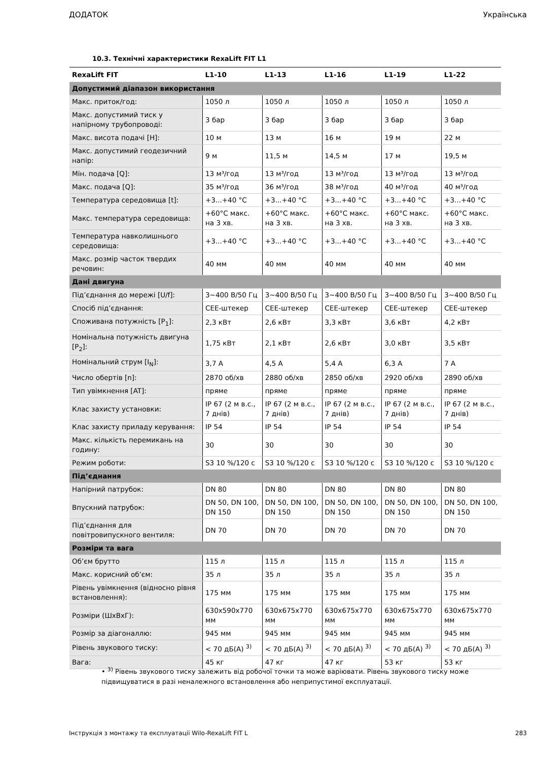ДОДАТОК Українська
10.3. Технічні характеристики RexaLift FIT L1
| RexaLift FIT | L1-10 | L1-13 | L1-16 | L1-19 | L1-22 |
| --- | --- | --- | --- | --- | --- |
| Допустимий діапазон використання | | | | | |
| Макс. приток/год: | 1050 л | 1050 л | 1050 л | 1050 л | 1050 л |
| Макс. допустимий тиск у напірному трубопроводі: | 3 бар | 3 бар | 3 бар | 3 бар | 3 бар |
| Макс. висота подачі [H]: | 10 м | 13 м | 16 м | 19 м | 22 м |
| Макс. допустимий геодезичний напір: | 9 м | 11,5 м | 14,5 м | 17 м | 19,5 м |
| Мін. подача [Q]: | 13 м³/год | 13 м³/год | 13 м³/год | 13 м³/год | 13 м³/год |
| Макс. подача [Q]: | 35 м³/год | 36 м³/год | 38 м³/год | 40 м³/год | 40 м³/год |
| Температура середовища [t]: | +3...+40 °C | +3...+40 °C | +3...+40 °C | +3...+40 °C | +3...+40 °C |
| Макс. температура середовища: | +60°C макс. на 3 хв. | +60°C макс. на 3 хв. | +60°C макс. на 3 хв. | +60°C макс. на 3 хв. | +60°C макс. на 3 хв. |
| Температура навколишнього середовища: | +3...+40 °C | +3...+40 °C | +3...+40 °C | +3...+40 °C | +3...+40 °C |
| Макс. розмір часток твердих речовин: | 40 мм | 40 мм | 40 мм | 40 мм | 40 мм |
| Дані двигуна | | | | | |
| Під’єднання до мережі [U/f]: | 3~400 В/50 Гц | 3~400 В/50 Гц | 3~400 В/50 Гц | 3~400 В/50 Гц | 3~400 В/50 Гц |
| Спосіб під’єднання: | CEE-штекер | CEE-штекер | CEE-штекер | CEE-штекер | CEE-штекер |
| Споживана потужність [P<sub>1</sub>]: | 2,3 кВт | 2,6 кВт | 3,3 кВт | 3,6 кВт | 4,2 кВт |
| Номінальна потужність двигуна [P<sub>2</sub>]: | 1,75 кВт | 2,1 кВт | 2,6 кВт | 3,0 кВт | 3,5 кВт |
| Номінальний струм [I<sub>N</sub>]: | 3,7 A | 4,5 A | 5,4 A | 6,3 A | 7 A |
| Число обертів [n]: | 2870 об/хв | 2880 об/хв | 2850 об/хв | 2920 об/хв | 2890 об/хв |
| Тип увімкнення [AT]: | пряме | пряме | пряме | пряме | пряме |
| Клас захисту установки: | IP 67 (2 м в.с., 7 днів) | IP 67 (2 м в.с., 7 днів) | IP 67 (2 м в.с., 7 днів) | IP 67 (2 м в.с., 7 днів) | IP 67 (2 м в.с., 7 днів) |
| Клас захисту приладу керування: | IP 54 | IP 54 | IP 54 | IP 54 | IP 54 |
| Макс. кількість перемикань на годину: | 30 | 30 | 30 | 30 | 30 |
| Режим роботи: | S3 10 %/120 с | S3 10 %/120 с | S3 10 %/120 с | S3 10 %/120 с | S3 10 %/120 с |
| Під’єднання | | | | | |
| Напірний патрубок: | DN 80 | DN 80 | DN 80 | DN 80 | DN 80 |
| Впускний патрубок: | DN 50, DN 100, DN 150 | DN 50, DN 100, DN 150 | DN 50, DN 100, DN 150 | DN 50, DN 100, DN 150 | DN 50, DN 100, DN 150 |
| Під’єднання для повітровипускного вентиля: | DN 70 | DN 70 | DN 70 | DN 70 | DN 70 |
| Розміри та вага | | | | | |
| Об’єм брутто | 115 л | 115 л | 115 л | 115 л | 115 л |
| Макс. корисний об’єм: | 35 л | 35 л | 35 л | 35 л | 35 л |
| Рівень увімкнення (відносно рівня встановлення): | 175 мм | 175 мм | 175 мм | 175 мм | 175 мм |
| Розміри (ШхВхГ): | 630x590x770 мм | 630x675x770 мм | 630x675x770 мм | 630x675x770 мм | 630x675x770 мм |
| Розмір за діагоналлю: | 945 мм | 945 мм | 945 мм | 945 мм | 945 мм |
| Рівень звукового тиску: | < 70 дБ(A) <sup>3)</sup> | < 70 дБ(A) <sup>3)</sup> | < 70 дБ(A) <sup>3)</sup> | < 70 дБ(A) <sup>3)</sup> | < 70 дБ(A) <sup>3)</sup> |
| Вага: | 45 кг | 47 кг | 47 кг | 53 кг | 53 кг |
• <sup>3)</sup> Рівень звукового тиску залежить від робочої точки та може варіювати. Рівень звукового тиску може підвищуватися в разі неналежного встановлення або неприпустимої експлуатації.
Інструкція з монтажу та експлуатації Wilo-RexaLift FIT L 283